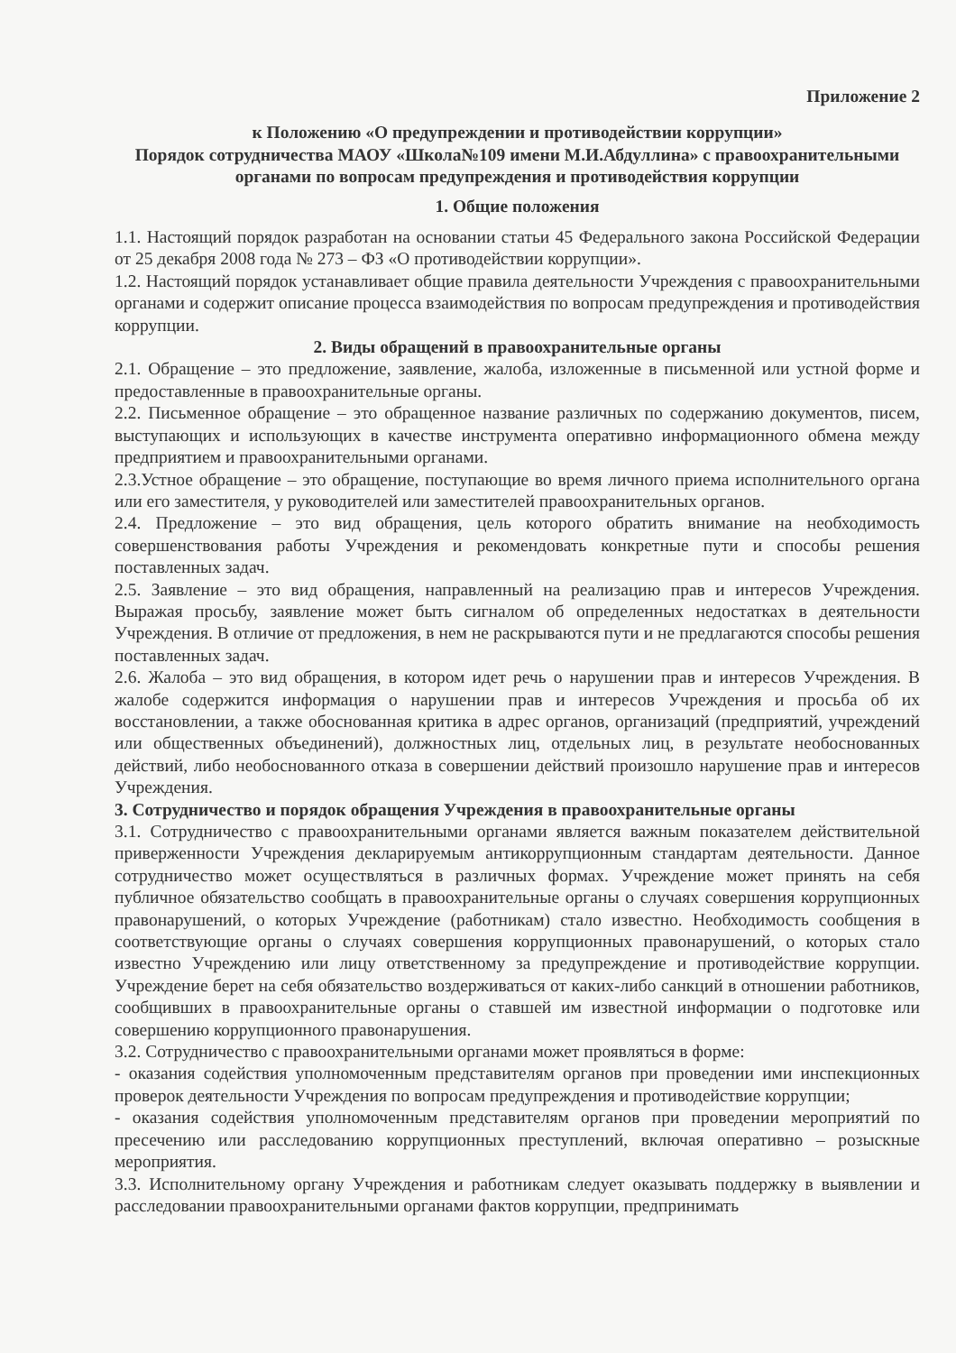Приложение 2
к Положению «О предупреждении и противодействии коррупции»
Порядок сотрудничества МАОУ «Школа№109 имени М.И.Абдуллина» с правоохранительными органами по вопросам предупреждения и противодействия коррупции
1. Общие положения
1.1. Настоящий порядок разработан на основании статьи 45 Федерального закона Российской Федерации от 25 декабря 2008 года № 273 – ФЗ «О противодействии коррупции».
1.2. Настоящий порядок устанавливает общие правила деятельности Учреждения с правоохранительными органами и содержит описание процесса взаимодействия по вопросам предупреждения и противодействия коррупции.
2. Виды обращений в правоохранительные органы
2.1. Обращение – это предложение, заявление, жалоба, изложенные в письменной или устной форме и предоставленные в правоохранительные органы.
2.2. Письменное обращение – это обращенное название различных по содержанию документов, писем, выступающих и использующих в качестве инструмента оперативно информационного обмена между предприятием и правоохранительными органами.
2.3.Устное обращение – это обращение, поступающие во время личного приема исполнительного органа или его заместителя, у руководителей или заместителей правоохранительных органов.
2.4. Предложение – это вид обращения, цель которого обратить внимание на необходимость совершенствования работы Учреждения и рекомендовать конкретные пути и способы решения поставленных задач.
2.5. Заявление – это вид обращения, направленный на реализацию прав и интересов Учреждения. Выражая просьбу, заявление может быть сигналом об определенных недостатках в деятельности Учреждения. В отличие от предложения, в нем не раскрываются пути и не предлагаются способы решения поставленных задач.
2.6. Жалоба – это вид обращения, в котором идет речь о нарушении прав и интересов Учреждения. В жалобе содержится информация о нарушении прав и интересов Учреждения и просьба об их восстановлении, а также обоснованная критика в адрес органов, организаций (предприятий, учреждений или общественных объединений), должностных лиц, отдельных лиц, в результате необоснованных действий, либо необоснованного отказа в совершении действий произошло нарушение прав и интересов Учреждения.
3. Сотрудничество и порядок обращения Учреждения в правоохранительные органы
3.1. Сотрудничество с правоохранительными органами является важным показателем действительной приверженности Учреждения декларируемым антикоррупционным стандартам деятельности. Данное сотрудничество может осуществляться в различных формах. Учреждение может принять на себя публичное обязательство сообщать в правоохранительные органы о случаях совершения коррупционных правонарушений, о которых Учреждение (работникам) стало известно. Необходимость сообщения в соответствующие органы о случаях совершения коррупционных правонарушений, о которых стало известно Учреждению или лицу ответственному за предупреждение и противодействие коррупции. Учреждение берет на себя обязательство воздерживаться от каких-либо санкций в отношении работников, сообщивших в правоохранительные органы о ставшей им известной информации о подготовке или совершению коррупционного правонарушения.
3.2. Сотрудничество с правоохранительными органами может проявляться в форме:
- оказания содействия уполномоченным представителям органов при проведении ими инспекционных проверок деятельности Учреждения по вопросам предупреждения и противодействие коррупции;
- оказания содействия уполномоченным представителям органов при проведении мероприятий по пресечению или расследованию коррупционных преступлений, включая оперативно – розыскные мероприятия.
3.3. Исполнительному органу Учреждения и работникам следует оказывать поддержку в выявлении и расследовании правоохранительными органами фактов коррупции, предпринимать